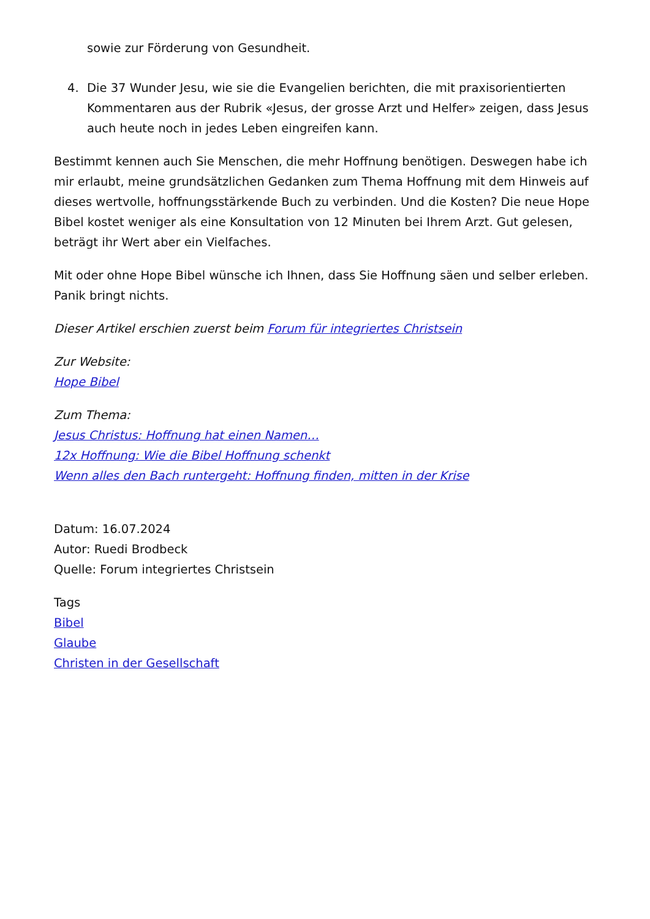sowie zur Förderung von Gesundheit.
4. Die 37 Wunder Jesu, wie sie die Evangelien berichten, die mit praxisorientierten Kommentaren aus der Rubrik «Jesus, der grosse Arzt und Helfer» zeigen, dass Jesus auch heute noch in jedes Leben eingreifen kann.
Bestimmt kennen auch Sie Menschen, die mehr Hoffnung benötigen. Deswegen habe ich mir erlaubt, meine grundsätzlichen Gedanken zum Thema Hoffnung mit dem Hinweis auf dieses wertvolle, hoffnungsstärkende Buch zu verbinden. Und die Kosten? Die neue Hope Bibel kostet weniger als eine Konsultation von 12 Minuten bei Ihrem Arzt. Gut gelesen, beträgt ihr Wert aber ein Vielfaches.
Mit oder ohne Hope Bibel wünsche ich Ihnen, dass Sie Hoffnung säen und selber erleben. Panik bringt nichts.
Dieser Artikel erschien zuerst beim Forum für integriertes Christsein
Zur Website:
Hope Bibel
Zum Thema:
Jesus Christus: Hoffnung hat einen Namen…
12x Hoffnung: Wie die Bibel Hoffnung schenkt
Wenn alles den Bach runtergeht: Hoffnung finden, mitten in der Krise
Datum: 16.07.2024
Autor: Ruedi Brodbeck
Quelle: Forum integriertes Christsein
Tags
Bibel
Glaube
Christen in der Gesellschaft